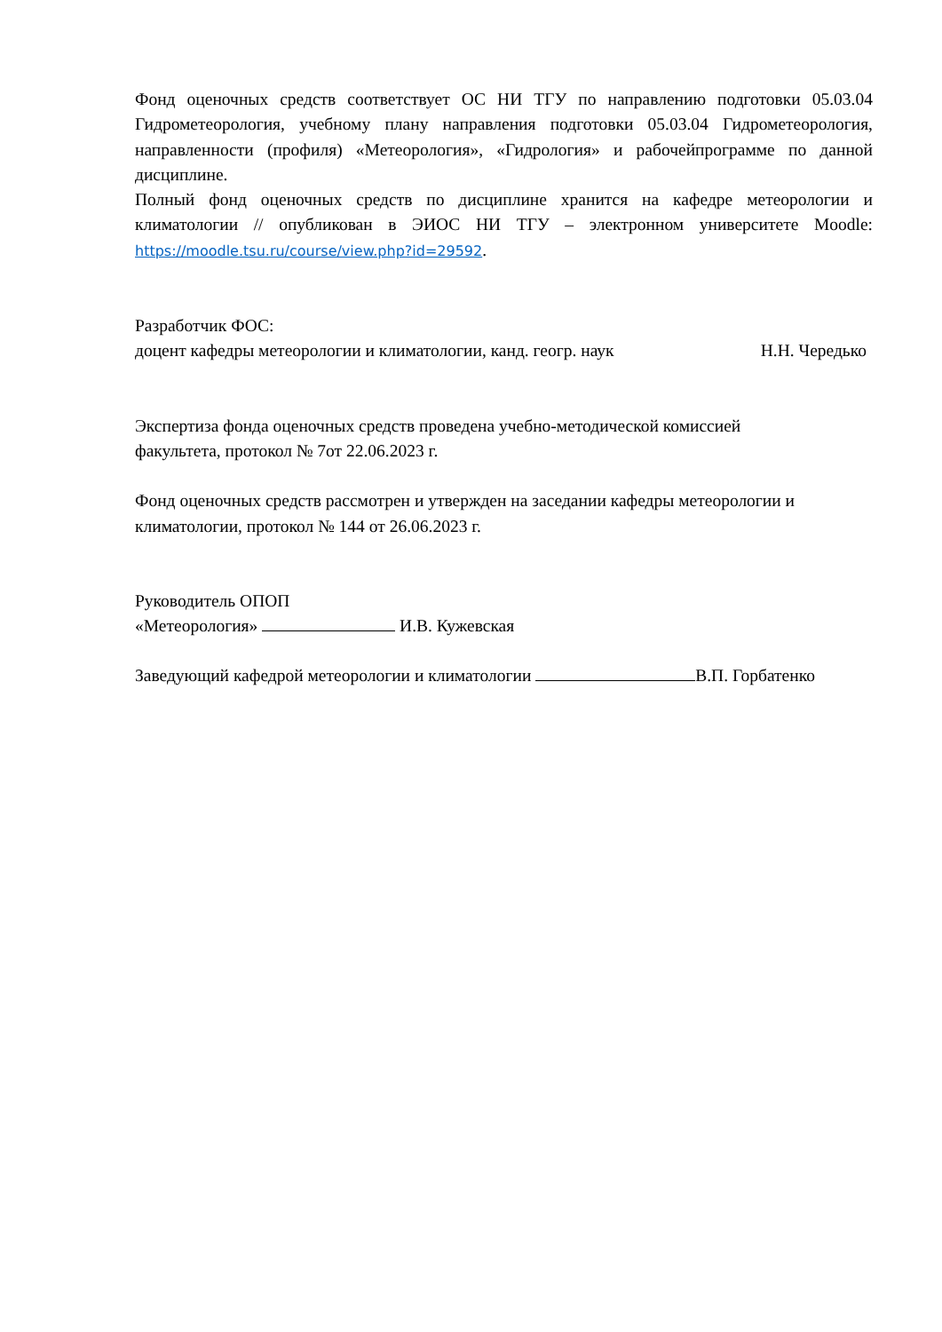Фонд оценочных средств соответствует ОС НИ ТГУ по направлению подготовки 05.03.04 Гидрометеорология, учебному плану направления подготовки 05.03.04 Гидрометеорология, направленности (профиля) «Метеорология», «Гидрология» и рабочейпрограмме по данной дисциплине.
Полный фонд оценочных средств по дисциплине хранится на кафедре метеорологии и климатологии // опубликован в ЭИОС НИ ТГУ – электронном университете Moodle: https://moodle.tsu.ru/course/view.php?id=29592.
Разработчик ФОС:
доцент кафедры метеорологии и климатологии, канд. геогр. наук Н.Н. Чередько
Экспертиза фонда оценочных средств проведена учебно-методической комиссией
факультета, протокол № 7от 22.06.2023 г.
Фонд оценочных средств рассмотрен и утвержден на заседании кафедры метеорологии и климатологии, протокол № 144 от 26.06.2023 г.
Руководитель ОПОП
«Метеорология» И.В. Кужевская
Заведующий кафедрой метеорологии и климатологии В.П. Горбатенко